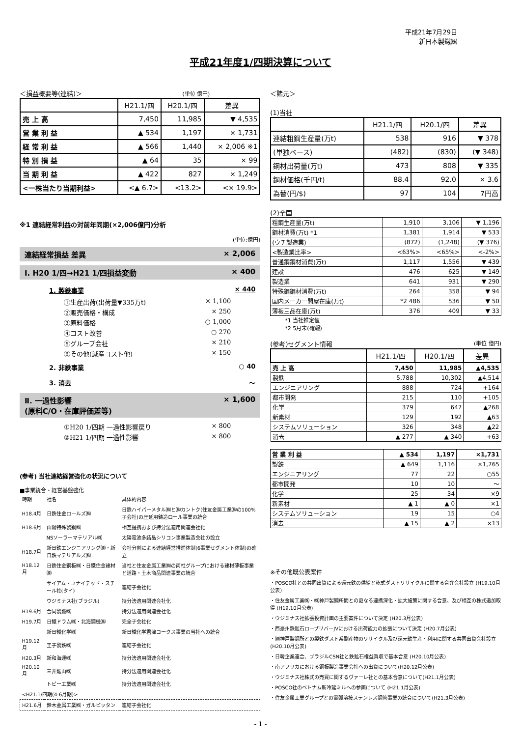平成21年7月29日
新日本製鐵㈱
平成21年度1/四期決算について
＜損益概要等(連結)＞ (単位 億円)
| | H21.1/四 | H20.1/四 | 差異 |
| --- | --- | --- | --- |
| 売 上 高 | 7,450 | 11,985 | ▼ 4,535 |
| 営 業 利 益 | ▲ 534 | 1,197 | × 1,731 |
| 経 常 利 益 | ▲ 566 | 1,440 | × 2,006 ※1 |
| 特 別 損 益 | ▲ 64 | 35 | × 99 |
| 当 期 利 益 | ▲ 422 | 827 | × 1,249 |
| <一株当たり当期利益> | <▲ 6.7> | <13.2> | <× 19.9> |
※1 連結経常利益の対前年同期(×2,006億円)分析
(単位:億円)
連結経常損益 差異 × 2,006
Ⅰ. H20 1/四→H21 1/四損益変動 × 400
1. 製鉄事業 × 440
①生産出荷(出荷量▼335万t) × 1,100
②販売価格・構成 × 250
③原料価格 ○ 1,000
④コスト改善 ○ 270
⑤グループ会社 × 210
⑥その他(減産コスト他) × 150
2. 非鉄事業 ○ 40
3. 消去 ～
Ⅱ. 一過性影響
(原料C/O・在庫評価差等) × 1,600
①H20 1/四期 一過性影響戻り × 800
②H21 1/四期 一過性影響 × 800
(参考) 当社連結経営強化の状況について
■事業統合・経営基盤強化
| 時期 | 社名 | 具体的内容 |
| H18.4月 | 日鉄住金ロールズ㈱ | 日鉄ハイパーメタル㈱と㈱カントク(住友金属工業㈱の100%子会社)の圧延用鋳造ロール事業の統合 |
| H18.6月 | 山陽特殊製鋼㈱ | 相互提携および持分法適用関連会社化 |
| | NSソーラーマテリアル㈱ | 太陽電池多結晶シリコン事業製造会社の設立 |
| H18.7月 | 新日鉄エンジニアリング㈱・新日鉄マテリアルズ㈱ | 会社分割による連結経営推進体制(6事業セグメント体制)の確立 |
| H18.12月 | 日鉄住金鋼板㈱・日鐵住金建材㈱ | 当社と住友金属工業㈱の両社グループにおける建材薄板事業と道路・土木商品関連事業の統合 |
| | サイアム・ユナイテッド・スチール社(タイ) | 連結子会社化 |
| | ウジミナス社(ブラジル) | 持分法適用関連会社化 |
| H19.6月 | 合同製鐵㈱ | 持分法適用関連会社化 |
| H19.7月 | 日鐵ドラム㈱・北海鋼機㈱ | 完全子会社化 |
| | 新日鐵化学㈱ | 新日鐵化学君津コークス事業の当社への統合 |
| H19.12月 | 王子製鉄㈱ | 連結子会社化 |
| H20.3月 | 新和海運㈱ | 持分法適用関連会社化 |
| H20.10月 | 三井鉱山㈱ | 持分法適用関連会社化 |
| | トピー工業㈱ | 持分法適用関連会社化 |
| <H21.1/四期(4-6月期)> | | |
| H21.6月 | 鈴木金属工業㈱・ガルピッタン | 連結子会社化 |
＜諸元＞
(1)当社
| | H21.1/四 | H20.1/四 | 差異 |
| --- | --- | --- | --- |
| 連結粗鋼生産量(万t) | 538 | 916 | ▼ 378 |
| (単独ベース) | (482) | (830) | (▼ 348) |
| 鋼材出荷量(万t) | 473 | 808 | ▼ 335 |
| 鋼材価格(千円/t) | 88.4 | 92.0 | × 3.6 |
| 為替(円/$) | 97 | 104 | 7円高 |
(2)全国
| 粗鋼生産量(万t) | 1,910 | 3,106 | ▼ 1,196 |
| 鋼材消費(万t) *1 | 1,381 | 1,914 | ▼ 533 |
| (ウチ製造業) | (872) | (1,248) | (▼ 376) |
| <製造業比率> | <63%> | <65%> | <-2%> |
| 普通鋼鋼材消費(万t) | 1,117 | 1,556 | ▼ 439 |
| 建設 | 476 | 625 | ▼ 149 |
| 製造業 | 641 | 931 | ▼ 290 |
| 特殊鋼鋼材消費(万t) | 264 | 358 | ▼ 94 |
| 国内メーカー問屋在庫(万t) | *2 486 | 536 | ▼ 50 |
| 薄板三品在庫(万t) | 376 | 409 | ▼ 33 |
*1 当社推定値
*2 5月末(確報)
(参考)セグメント情報 (単位 億円)
| | H21.1/四 | H20.1/四 | 差異 |
| --- | --- | --- | --- |
| 売 上 高 | 7,450 | 11,985 | ▲4,535 |
| 製鉄 | 5,788 | 10,302 | ▲4,514 |
| エンジニアリング | 888 | 724 | +164 |
| 都市開発 | 215 | 110 | +105 |
| 化学 | 379 | 647 | ▲268 |
| 新素材 | 129 | 192 | ▲63 |
| システムソリューション | 326 | 348 | ▲22 |
| 消去 | ▲ 277 | ▲ 340 | +63 |
| 営 業 利 益 | ▲ 534 | 1,197 | ×1,731 |
| 製鉄 | ▲ 649 | 1,116 | ×1,765 |
| エンジニアリング | 77 | 22 | ○55 |
| 都市開発 | 10 | 10 | ～ |
| 化学 | 25 | 34 | ×9 |
| 新素材 | ▲ 1 | ▲ 0 | ×1 |
| システムソリューション | 19 | 15 | ○4 |
| 消去 | ▲ 15 | ▲ 2 | ×13 |
※その他既公表案件
・POSCO社との共同出資による還元鉄の供給と乾式ダストリサイクルに関する合弁会社設立 (H19.10月公表)
・住友金属工業㈱・㈱神戸製鋼所間との更なる連携深化・拡大施策に関する合意、及び相互の株式追加取得 (H19.10月公表)
・ウジミナス社拡張投資計画の主要案件について決定 (H20.3月公表)
・西豪州鉄鉱石ローブリバーJVにおける出荷能力の拡張について決定 (H20.7月公表)
・㈱神戸製鋼所との製鉄ダスト系副産物のリサイクル及び還元鉄生産・利用に関する共同出資会社設立 (H20.10月公表)
・日韓企業連合、ブラジルCSN社と鉄鉱石権益買収で基本合意 (H20.10月公表)
・南アフリカにおける鋼板製造事業会社への出資について(H20.12月公表)
・ウジミナス社株式の売買に関するヴァーレ社との基本合意について(H21.1月公表)
・POSCO社のベトナム新冷延ミルへの参画について (H21.1月公表)
・住友金属工業グループとの電弧溶接ステンレス鋼管事業の統合について(H21.3月公表)
- 1 -